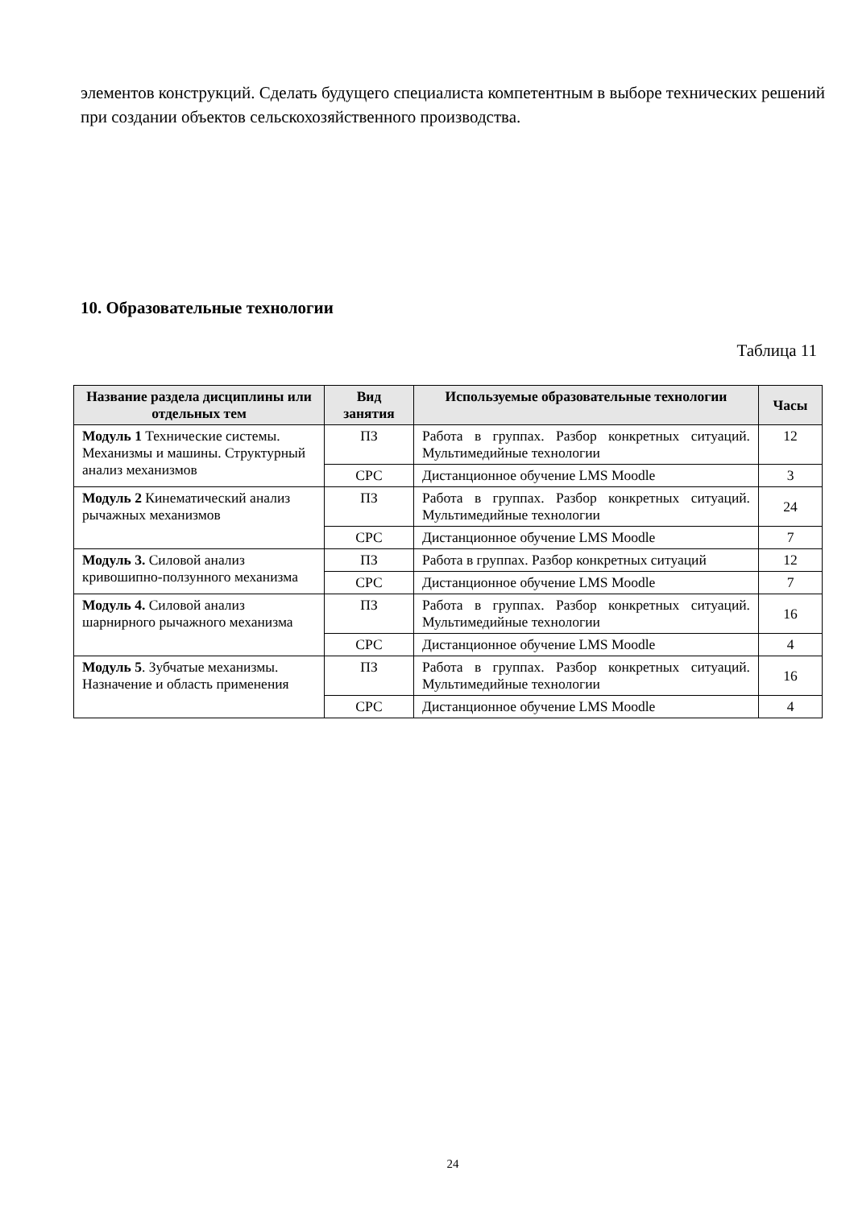элементов конструкций. Сделать будущего специалиста компетентным в выборе технических решений при создании объектов сельскохозяйственного производства.
10. Образовательные технологии
Таблица 11
| Название раздела дисциплины или отдельных тем | Вид занятия | Используемые образовательные технологии | Часы |
| --- | --- | --- | --- |
| Модуль 1 Технические системы. Механизмы и машины. Структурный анализ механизмов | ПЗ | Работа в группах. Разбор конкретных ситуаций. Мультимедийные технологии | 12 |
| | СРС | Дистанционное обучение LMS Moodle | 3 |
| Модуль 2 Кинематический анализ рычажных механизмов | ПЗ | Работа в группах. Разбор конкретных ситуаций. Мультимедийные технологии | 24 |
| | СРС | Дистанционное обучение LMS Moodle | 7 |
| Модуль 3. Силовой анализ кривошипно-ползунного механизма | ПЗ | Работа в группах. Разбор конкретных ситуаций | 12 |
| | СРС | Дистанционное обучение LMS Moodle | 7 |
| Модуль 4. Силовой анализ шарнирного рычажного механизма | ПЗ | Работа в группах. Разбор конкретных ситуаций. Мультимедийные технологии | 16 |
| | СРС | Дистанционное обучение LMS Moodle | 4 |
| Модуль 5 . Зубчатые механизмы. Назначение и область применения | ПЗ | Работа в группах. Разбор конкретных ситуаций. Мультимедийные технологии | 16 |
| | СРС | Дистанционное обучение LMS Moodle | 4 |
24